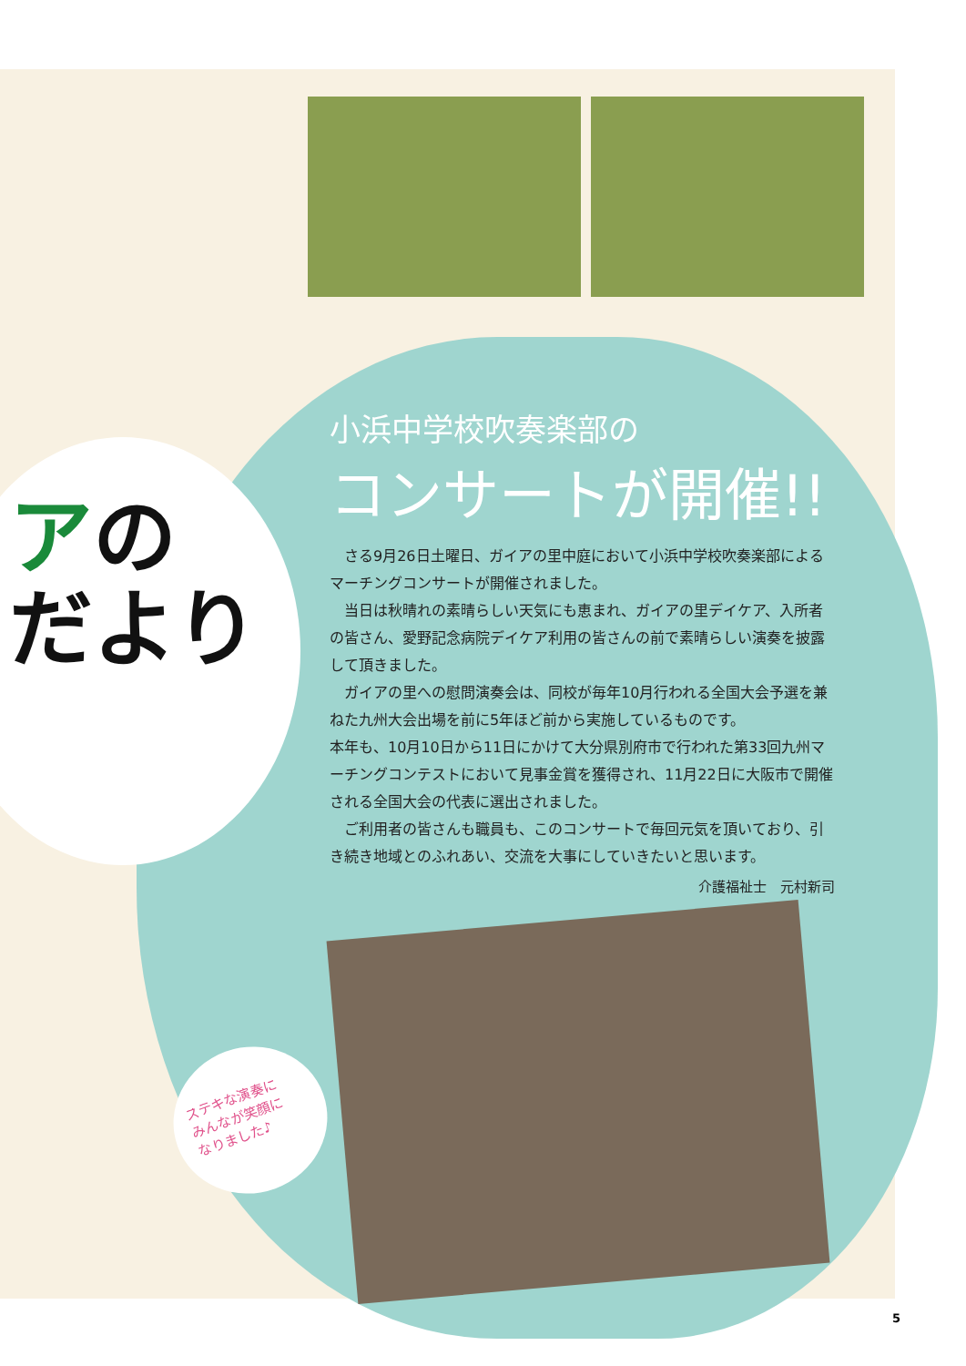アの
だより
小浜中学校吹奏楽部の
コンサートが開催!!
さる9月26日土曜日、ガイアの里中庭において小浜中学校吹奏楽部によるマーチングコンサートが開催されました。
当日は秋晴れの素晴らしい天気にも恵まれ、ガイアの里デイケア、入所者の皆さん、愛野記念病院デイケア利用の皆さんの前で素晴らしい演奏を披露して頂きました。
ガイアの里への慰問演奏会は、同校が毎年10月行われる全国大会予選を兼ねた九州大会出場を前に5年ほど前から実施しているものです。
本年も、10月10日から11日にかけて大分県別府市で行われた第33回九州マーチングコンテストにおいて見事金賞を獲得され、11月22日に大阪市で開催される全国大会の代表に選出されました。
ご利用者の皆さんも職員も、このコンサートで毎回元気を頂いており、引き続き地域とのふれあい、交流を大事にしていきたいと思います。
介護福祉士　元村新司
ステキな演奏に
みんなが笑顔に
なりました♪
5